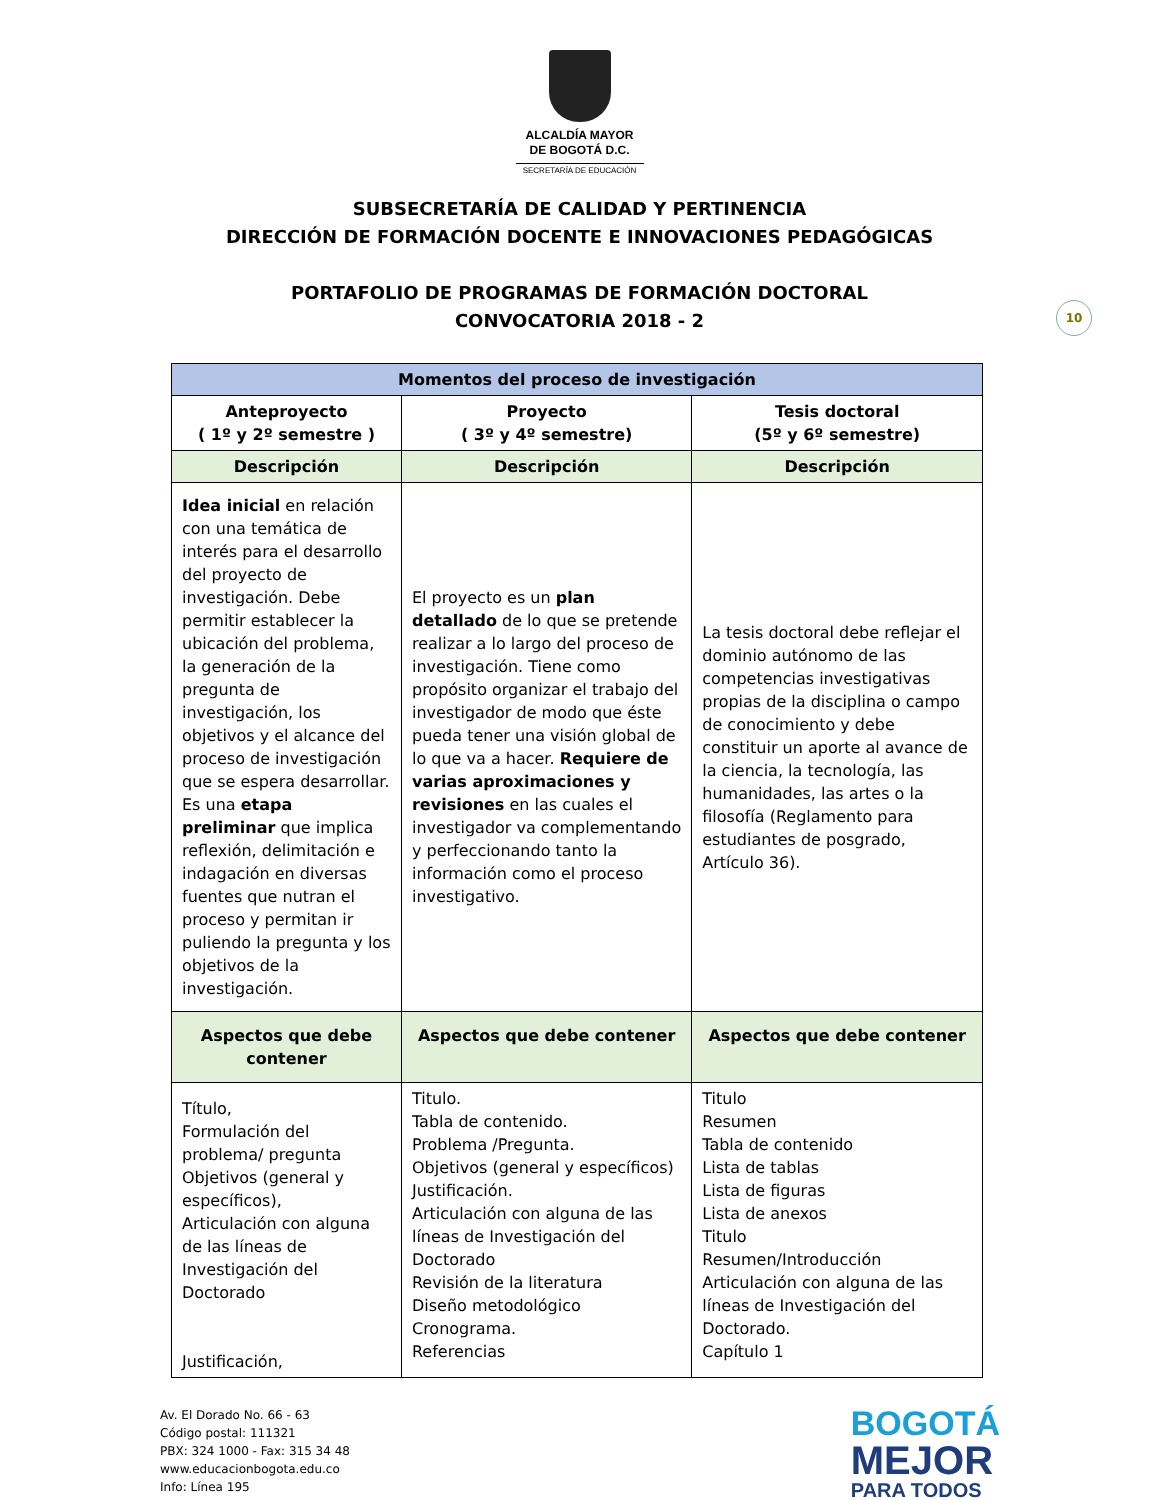ALCALDÍA MAYOR
DE BOGOTÁ D.C.
SECRETARÍA DE EDUCACIÓN
SUBSECRETARÍA DE CALIDAD Y PERTINENCIA
DIRECCIÓN DE FORMACIÓN DOCENTE E INNOVACIONES PEDAGÓGICAS
PORTAFOLIO DE PROGRAMAS DE FORMACIÓN DOCTORAL
CONVOCATORIA 2018 - 2
10
| Momentos del proceso de investigación | | |
| --- | --- | --- |
| Anteproyecto ( 1º y 2º semestre ) | Proyecto ( 3º y 4º semestre) | Tesis doctoral (5º y 6º semestre) |
| Descripción | Descripción | Descripción |
| Idea inicial en relación con una temática de interés para el desarrollo del proyecto de investigación. Debe permitir establecer la ubicación del problema, la generación de la pregunta de investigación, los objetivos y el alcance del proceso de investigación que se espera desarrollar. Es una etapa preliminar que implica reflexión, delimitación e indagación en diversas fuentes que nutran el proceso y permitan ir puliendo la pregunta y los objetivos de la investigación. | El proyecto es un plan detallado de lo que se pretende realizar a lo largo del proceso de investigación. Tiene como propósito organizar el trabajo del investigador de modo que éste pueda tener una visión global de lo que va a hacer. Requiere de varias aproximaciones y revisiones en las cuales el investigador va complementando y perfeccionando tanto la información como el proceso investigativo. | La tesis doctoral debe reflejar el dominio autónomo de las competencias investigativas propias de la disciplina o campo de conocimiento y debe constituir un aporte al avance de la ciencia, la tecnología, las humanidades, las artes o la filosofía (Reglamento para estudiantes de posgrado, Artículo 36). |
| Aspectos que debe contener | Aspectos que debe contener | Aspectos que debe contener |
| Título, Formulación del problema/ pregunta Objetivos (general y específicos), Articulación con alguna de las líneas de Investigación del Doctorado Justificación, | Titulo. Tabla de contenido. Problema /Pregunta. Objetivos (general y específicos) Justificación. Articulación con alguna de las líneas de Investigación del Doctorado Revisión de la literatura Diseño metodológico Cronograma. Referencias | Titulo Resumen Tabla de contenido Lista de tablas Lista de figuras Lista de anexos Titulo Resumen/Introducción Articulación con alguna de las líneas de Investigación del Doctorado. Capítulo 1 |
Av. El Dorado No. 66 - 63
Código postal: 111321
PBX: 324 1000 - Fax: 315 34 48
www.educacionbogota.edu.co
Info: Línea 195
BOGOTÁ
MEJOR
PARA TODOS